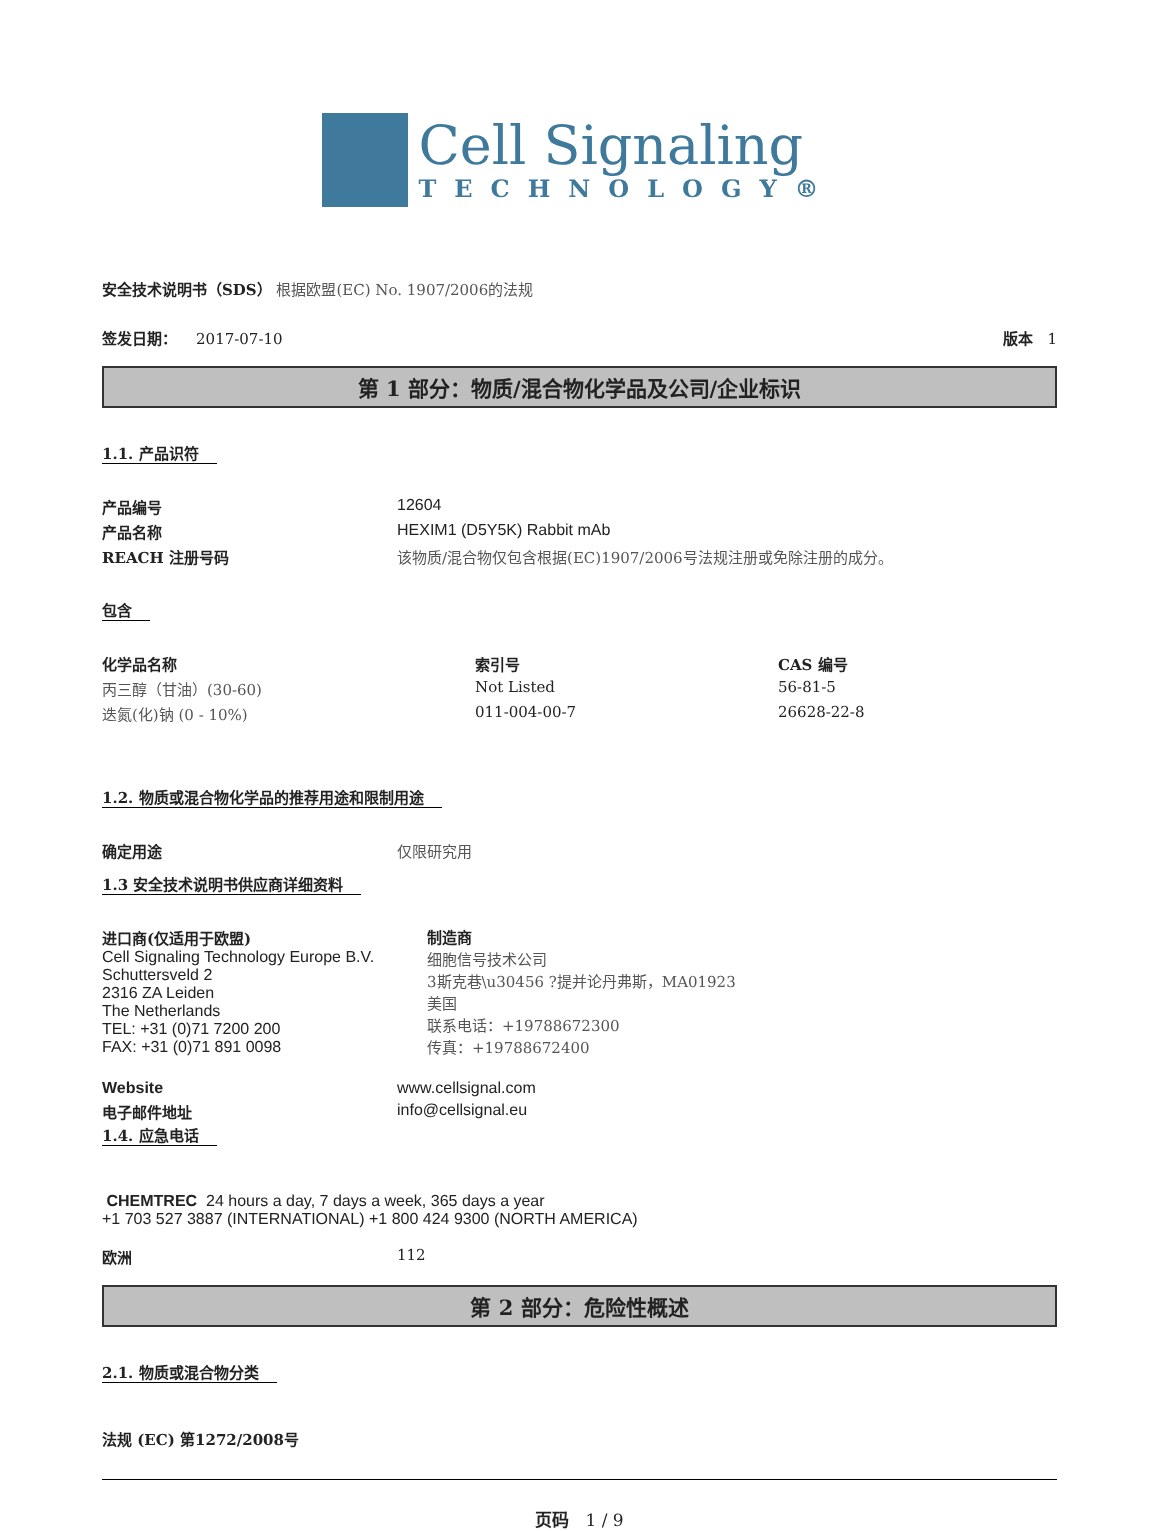Cell Signaling
TECHNOLOGY®
安全技术说明书（SDS） 根据欧盟(EC) No. 1907/2006的法规
| 签发日期： 2017-07-10 | 版本 1 |
第 1 部分：物质/混合物化学品及公司/企业标识
1.1. 产品识符
| 产品编号 | 12604 |
| 产品名称 | HEXIM1 (D5Y5K) Rabbit mAb |
| REACH 注册号码 | 该物质/混合物仅包含根据(EC)1907/2006号法规注册或免除注册的成分。 |
包含
| 化学品名称 | 索引号 | CAS 编号 |
| 丙三醇（甘油）(30-60) | Not Listed | 56-81-5 |
| 迭氮(化)钠 (0 - 10%) | 011-004-00-7 | 26628-22-8 |
1.2. 物质或混合物化学品的推荐用途和限制用途
| 确定用途 | 仅限研究用 |
1.3 安全技术说明书供应商详细资料
| 进口商(仅适用于欧盟) Cell Signaling Technology Europe B.V. Schuttersveld 2 2316 ZA Leiden The Netherlands TEL: +31 (0)71 7200 200 FAX: +31 (0)71 891 0098 | 制造商 细胞信号技术公司 3斯克巷\u30456 ?提并论丹弗斯，MA01923 美国 联系电话：+19788672300 传真：+19788672400 |
| Website | www.cellsignal.com |
| 电子邮件地址 | info@cellsignal.eu |
1.4. 应急电话
CHEMTREC 24 hours a day, 7 days a week, 365 days a year
+1 703 527 3887 (INTERNATIONAL) +1 800 424 9300 (NORTH AMERICA)
| 欧洲 | 112 |
第 2 部分：危险性概述
2.1. 物质或混合物分类
法规 (EC) 第1272/2008号
页码 1 / 9